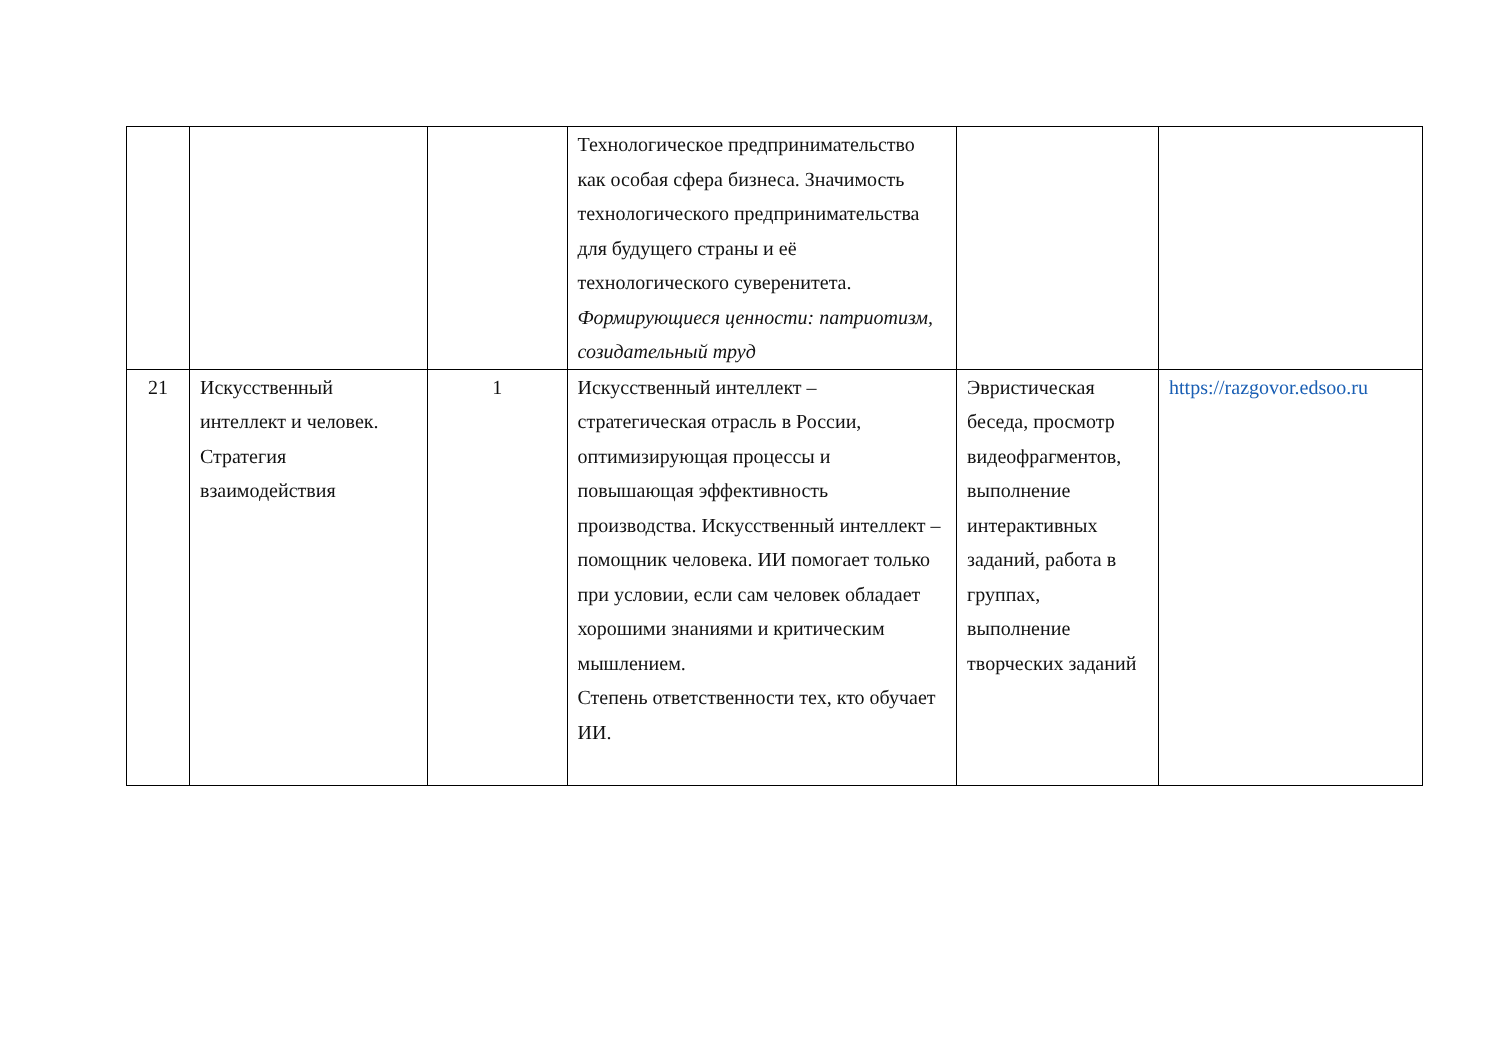| | | | Технологическое предпринимательство как особая сфера бизнеса. Значимость технологического предпринимательства для будущего страны и её технологического суверенитета. Формирующиеся ценности: патриотизм, созидательный труд | | |
| 21 | Искусственный интеллект и человек. Стратегия взаимодействия | 1 | Искусственный интеллект – стратегическая отрасль в России, оптимизирующая процессы и повышающая эффективность производства. Искусственный интеллект – помощник человека. ИИ помогает только при условии, если сам человек обладает хорошими знаниями и критическим мышлением. Степень ответственности тех, кто обучает ИИ. | Эвристическая беседа, просмотр видеофрагментов, выполнение интерактивных заданий, работа в группах, выполнение творческих заданий | https://razgovor.edsoo.ru |